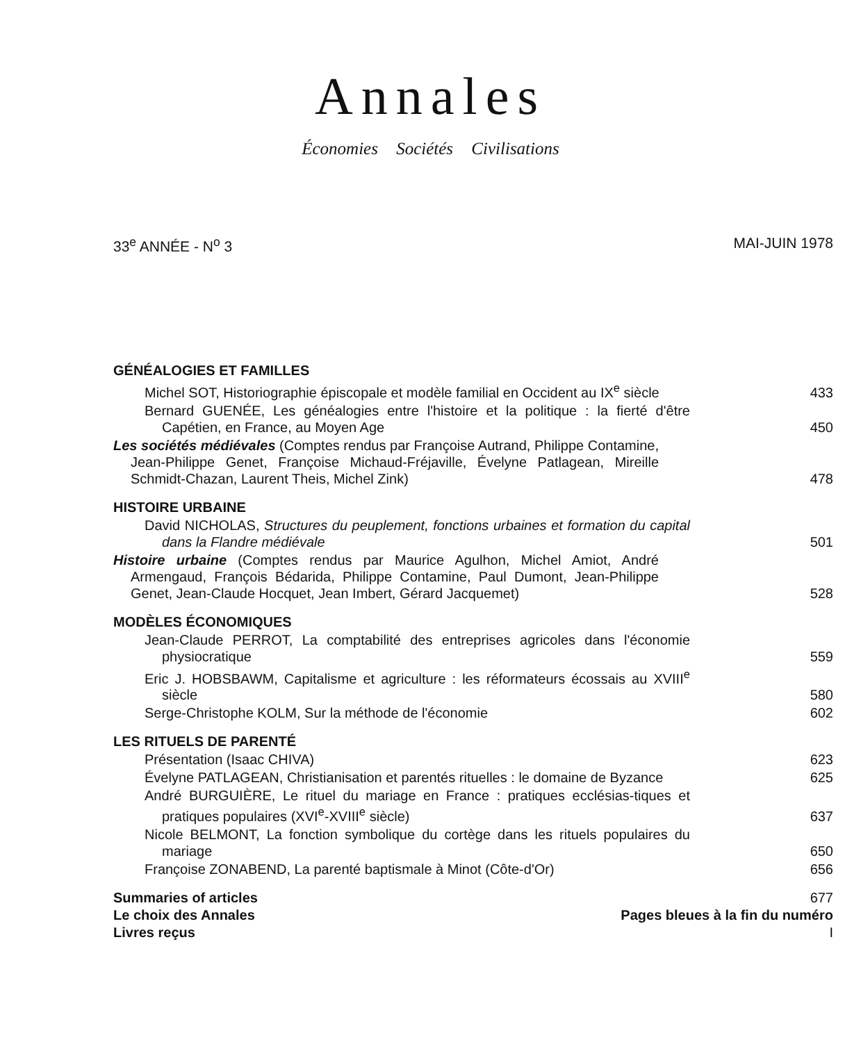Annales
Économies Sociétés Civilisations
33<sup>e</sup> ANNÉE - N<sup>o</sup> 3 MAI-JUIN 1978
GÉNÉALOGIES ET FAMILLES
Michel SOT, Historiographie épiscopale et modèle familial en Occident au IX<sup>e</sup> siècle
433
Bernard GUENÉE, Les généalogies entre l'histoire et la politique : la fierté d'être Capétien, en France, au Moyen Age
450
Les sociétés médiévales (Comptes rendus par Françoise Autrand, Philippe Contamine, Jean-Philippe Genet, Françoise Michaud-Fréjaville, Évelyne Patlagean, Mireille Schmidt-Chazan, Laurent Theis, Michel Zink)
478
HISTOIRE URBAINE
David NICHOLAS, Structures du peuplement, fonctions urbaines et formation du capital dans la Flandre médiévale
501
Histoire urbaine (Comptes rendus par Maurice Agulhon, Michel Amiot, André Armengaud, François Bédarida, Philippe Contamine, Paul Dumont, Jean-Philippe Genet, Jean-Claude Hocquet, Jean Imbert, Gérard Jacquemet)
528
MODÈLES ÉCONOMIQUES
Jean-Claude PERROT, La comptabilité des entreprises agricoles dans l'économie physiocratique
559
Eric J. HOBSBAWM, Capitalisme et agriculture : les réformateurs écossais au XVIII<sup>e</sup> siècle
580
Serge-Christophe KOLM, Sur la méthode de l'économie
602
LES RITUELS DE PARENTÉ
Présentation (Isaac CHIVA)
623
Évelyne PATLAGEAN, Christianisation et parentés rituelles : le domaine de Byzance
625
André BURGUIÈRE, Le rituel du mariage en France : pratiques ecclésias-tiques et pratiques populaires (XVI<sup>e</sup>-XVIII<sup>e</sup> siècle)
637
Nicole BELMONT, La fonction symbolique du cortège dans les rituels populaires du mariage
650
Françoise ZONABEND, La parenté baptismale à Minot (Côte-d'Or)
656
Summaries of articles
677
Le choix des Annales
Pages bleues à la fin du numéro
Livres reçus
I